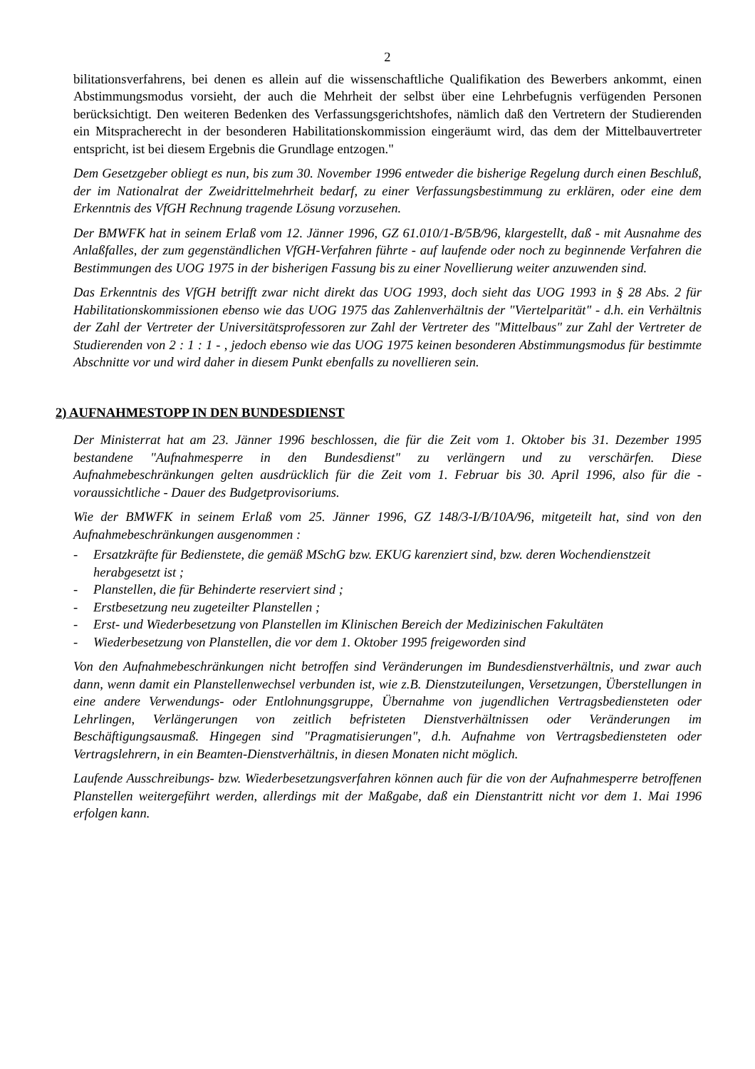2
bilitationsverfahrens, bei denen es allein auf die wissenschaftliche Qualifikation des Bewerbers ankommt, einen Abstimmungsmodus vorsieht, der auch die Mehrheit der selbst über eine Lehrbefugnis verfügenden Personen berücksichtigt. Den weiteren Bedenken des Verfassungsgerichtshofes, nämlich daß den Vertretern der Studierenden ein Mitspracherecht in der besonderen Habilitationskommission eingeräumt wird, das dem der Mittelbauvertreter entspricht, ist bei diesem Ergebnis die Grundlage entzogen."
Dem Gesetzgeber obliegt es nun, bis zum 30. November 1996 entweder die bisherige Regelung durch einen Beschluß, der im Nationalrat der Zweidrittelmehrheit bedarf, zu einer Verfassungsbestimmung zu erklären, oder eine dem Erkenntnis des VfGH Rechnung tragende Lösung vorzusehen.
Der BMWFK hat in seinem Erlaß vom 12. Jänner 1996, GZ 61.010/1-B/5B/96, klargestellt, daß - mit Ausnahme des Anlaßfalles, der zum gegenständlichen VfGH-Verfahren führte - auf laufende oder noch zu beginnende Verfahren die Bestimmungen des UOG 1975 in der bisherigen Fassung bis zu einer Novellierung weiter anzuwenden sind.
Das Erkenntnis des VfGH betrifft zwar nicht direkt das UOG 1993, doch sieht das UOG 1993 in § 28 Abs. 2 für Habilitationskommissionen ebenso wie das UOG 1975 das Zahlenverhältnis der "Viertelparität" - d.h. ein Verhältnis der Zahl der Vertreter der Universitätsprofessoren zur Zahl der Vertreter des "Mittelbaus" zur Zahl der Vertreter de Studierenden von 2 : 1 : 1 - , jedoch ebenso wie das UOG 1975 keinen besonderen Abstimmungsmodus für bestimmte Abschnitte vor und wird daher in diesem Punkt ebenfalls zu novellieren sein.
2) AUFNAHMESTOPP IN DEN BUNDESDIENST
Der Ministerrat hat am 23. Jänner 1996 beschlossen, die für die Zeit vom 1. Oktober bis 31. Dezember 1995 bestandene "Aufnahmesperre in den Bundesdienst" zu verlängern und zu verschärfen. Diese Aufnahmebeschränkungen gelten ausdrücklich für die Zeit vom 1. Februar bis 30. April 1996, also für die - voraussichtliche - Dauer des Budgetprovisoriums.
Wie der BMWFK in seinem Erlaß vom 25. Jänner 1996, GZ 148/3-I/B/10A/96, mitgeteilt hat, sind von den Aufnahmebeschränkungen ausgenommen :
- Ersatzkräfte für Bedienstete, die gemäß MSchG bzw. EKUG karenziert sind, bzw. deren Wochendienstzeit herabgesetzt ist ;
- Planstellen, die für Behinderte reserviert sind ;
- Erstbesetzung neu zugeteilter Planstellen ;
- Erst- und Wiederbesetzung von Planstellen im Klinischen Bereich der Medizinischen Fakultäten
- Wiederbesetzung von Planstellen, die vor dem 1. Oktober 1995 freigeworden sind
Von den Aufnahmebeschränkungen nicht betroffen sind Veränderungen im Bundesdienstverhältnis, und zwar auch dann, wenn damit ein Planstellenwechsel verbunden ist, wie z.B. Dienstzuteilungen, Versetzungen, Überstellungen in eine andere Verwendungs- oder Entlohnungsgruppe, Übernahme von jugendlichen Vertragsbediensteten oder Lehrlingen, Verlängerungen von zeitlich befristeten Dienstverhältnissen oder Veränderungen im Beschäftigungsausmaß. Hingegen sind "Pragmatisierungen", d.h. Aufnahme von Vertragsbediensteten oder Vertragslehrern, in ein Beamten-Dienstverhältnis, in diesen Monaten nicht möglich.
Laufende Ausschreibungs- bzw. Wiederbesetzungsverfahren können auch für die von der Aufnahmesperre betroffenen Planstellen weitergeführt werden, allerdings mit der Maßgabe, daß ein Dienstantritt nicht vor dem 1. Mai 1996 erfolgen kann.